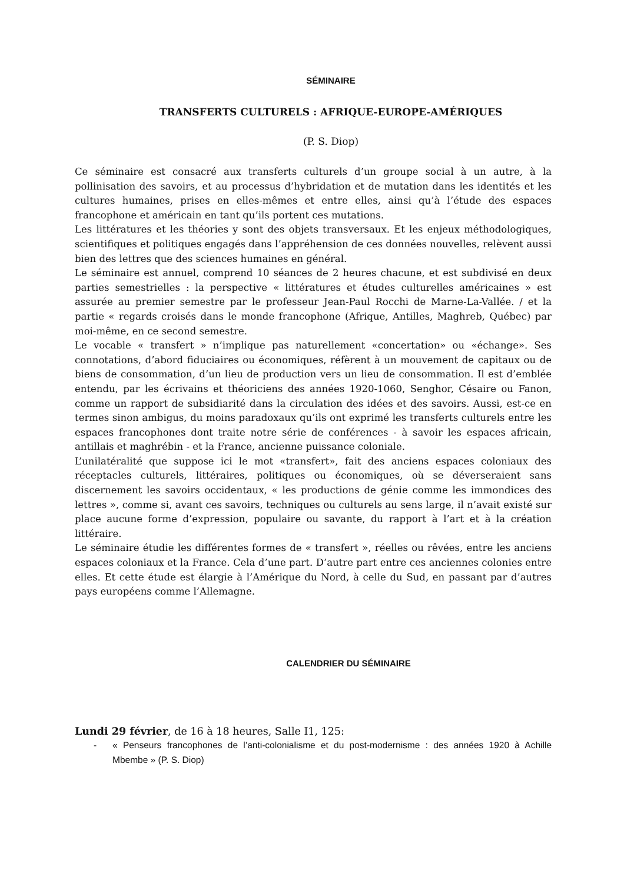SÉMINAIRE
TRANSFERTS CULTURELS : AFRIQUE-EUROPE-AMÉRIQUES
(P. S. Diop)
Ce séminaire est consacré aux transferts culturels d’un groupe social à un autre, à la pollinisation des savoirs, et au processus d’hybridation et de mutation dans les identités et les cultures humaines, prises en elles-mêmes et entre elles, ainsi qu’à l’étude des espaces francophone et américain en tant qu’ils portent ces mutations.
Les littératures et les théories y sont des objets transversaux. Et les enjeux méthodologiques, scientifiques et politiques engagés dans l’appréhension de ces données nouvelles, relèvent aussi bien des lettres que des sciences humaines en général.
Le séminaire est annuel, comprend 10 séances de 2 heures chacune, et est subdivisé en deux parties semestrielles : la perspective « littératures et études culturelles américaines » est assurée au premier semestre par le professeur Jean-Paul Rocchi de Marne-La-Vallée. / et la partie « regards croisés dans le monde francophone (Afrique, Antilles, Maghreb, Québec) par moi-même, en ce second semestre.
Le vocable « transfert » n’implique pas naturellement «concertation» ou «échange». Ses connotations, d’abord fiduciaires ou économiques, réfèrent à un mouvement de capitaux ou de biens de consommation, d’un lieu de production vers un lieu de consommation. Il est d’emblée entendu, par les écrivains et théoriciens des années 1920-1060, Senghor, Césaire ou Fanon, comme un rapport de subsidiarité dans la circulation des idées et des savoirs. Aussi, est-ce en termes sinon ambigus, du moins paradoxaux qu’ils ont exprimé les transferts culturels entre les espaces francophones dont traite notre série de conférences - à savoir les espaces africain, antillais et maghrébin - et la France, ancienne puissance coloniale.
L’unilatéralité que suppose ici le mot «transfert», fait des anciens espaces coloniaux des réceptacles culturels, littéraires, politiques ou économiques, où se déverseraient sans discernement les savoirs occidentaux, « les productions de génie comme les immondices des lettres », comme si, avant ces savoirs, techniques ou culturels au sens large, il n’avait existé sur place aucune forme d’expression, populaire ou savante, du rapport à l’art et à la création littéraire.
Le séminaire étudie les différentes formes de « transfert », réelles ou rêvées, entre les anciens espaces coloniaux et la France. Cela d’une part. D’autre part entre ces anciennes colonies entre elles. Et cette étude est élargie à l’Amérique du Nord, à celle du Sud, en passant par d’autres pays européens comme l’Allemagne.
CALENDRIER DU SÉMINAIRE
Lundi 29 février, de 16 à 18 heures, Salle I1, 125:
- « Penseurs francophones de l’anti-colonialisme et du post-modernisme : des années 1920 à Achille Mbembe » (P. S. Diop)